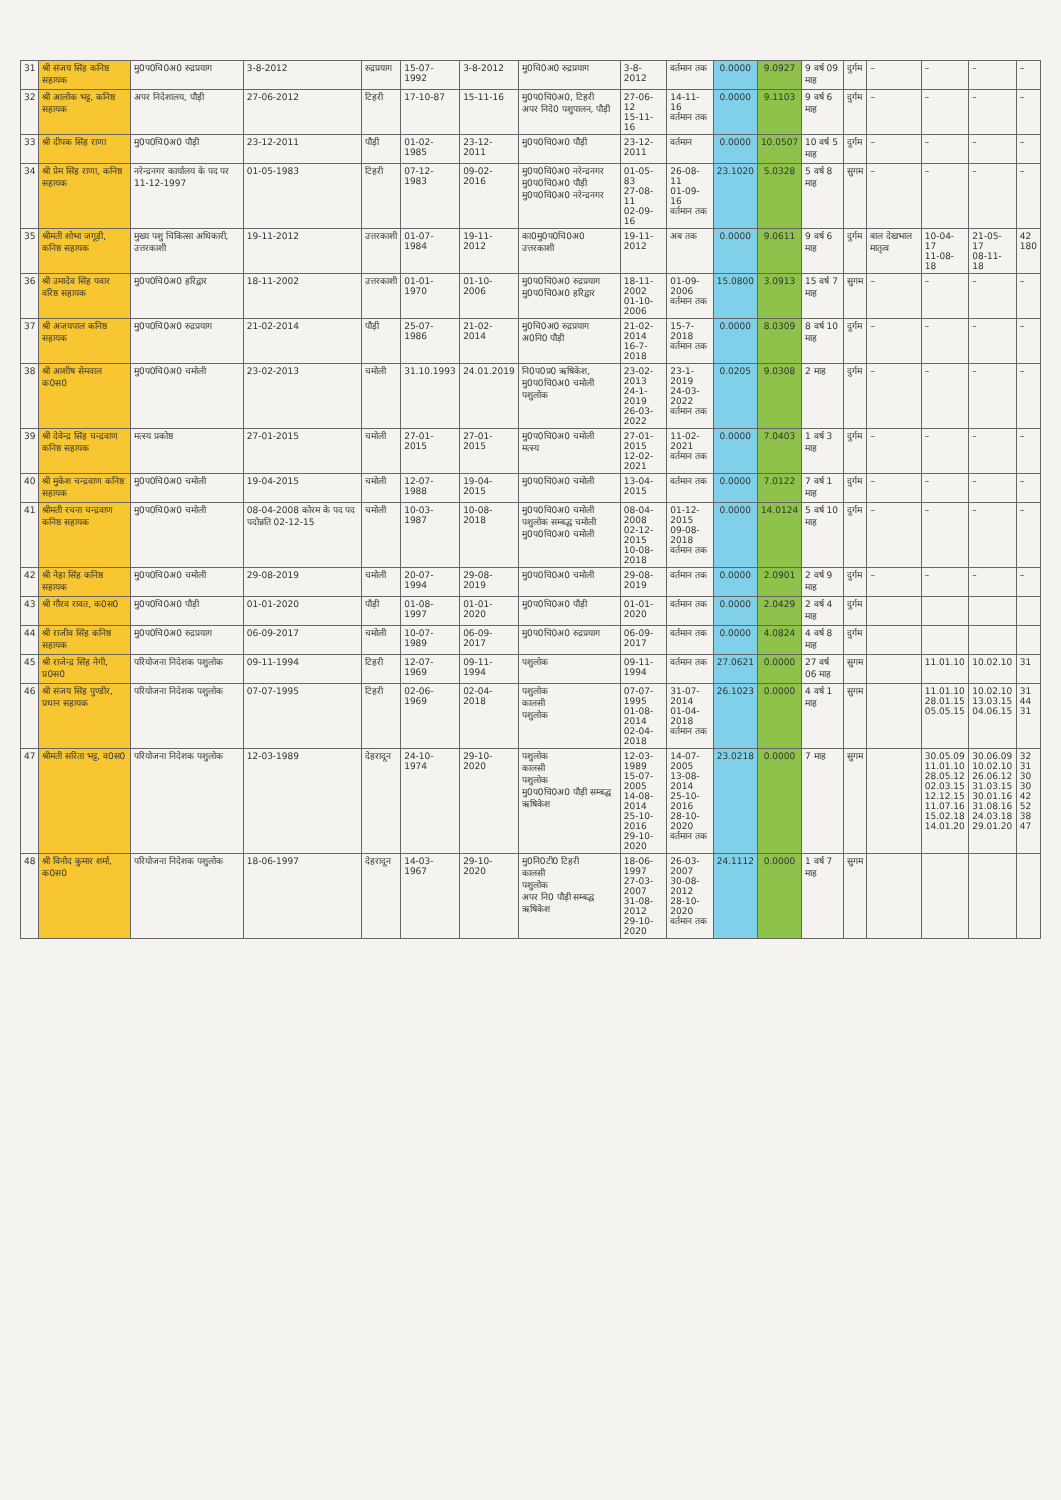| 31 | श्री संजय सिंह कनिष्ठ सहायक | मु0प0चि0अ0 रुद्रप्रयाग | 3-8-2012 | रुद्रप्रयाग | 15-07-1992 | 3-8-2012 | मु0चि0अ0 रुद्रप्रयाग | 3-8-2012 | वर्तमान तक | 0.0000 | 9.0927 | 9 वर्ष 09 माह | दुर्गम | – | – | – | – |
| 32 | श्री आलोक भट्ट, कनिष्ठ सहायक | अपर निदेशालय, पौड़ी | 27-06-2012 | टिहरी | 17-10-87 | 15-11-16 | मु0प0चि0अ0, टिहरी अपर निदे0 पशुपालन, पौड़ी | 27-06-12 15-11-16 | 14-11-16 वर्तमान तक | 0.0000 | 9.1103 | 9 वर्ष 6 माह | दुर्गम | – | – | – | – |
| 33 | श्री दीपक सिंह राणा | मु0प0चि0अ0 पौड़ी | 23-12-2011 | पौड़ी | 01-02-1985 | 23-12-2011 | मु0प0चि0अ0 पौड़ी | 23-12-2011 | वर्तमान | 0.0000 | 10.0507 | 10 वर्ष 5 माह | दुर्गम | – | – | – | – |
| 34 | श्री प्रेम सिंह राणा, कनिष्ठ सहायक | नरेन्द्रनगर कार्यालय के पद पर 11-12-1997 | 01-05-1983 | टिहरी | 07-12-1983 | 09-02-2016 | मु0प0चि0अ0 नरेन्द्रनगर मु0प0चि0अ0 पौड़ी मु0प0चि0अ0 नरेन्द्रनगर | 01-05-83 27-08-11 02-09-16 | 26-08-11 01-09-16 वर्तमान तक | 23.1020 | 5.0328 | 5 वर्ष 8 माह | सुगम | – | – | – | – |
| 35 | श्रीमती शोभा जगूड़ी, कनिष्ठ सहायक | मुख्य पशु चिकित्सा अधिकारी, उत्तरकाशी | 19-11-2012 | उत्तरकाशी | 01-07-1984 | 19-11-2012 | का0मु0प0चि0अ0 उत्तरकाशी | 19-11-2012 | अब तक | 0.0000 | 9.0611 | 9 वर्ष 6 माह | दुर्गम | बाल देखभाल मातृत्व | 10-04-17 11-08-18 | 21-05-17 08-11-18 | 42 180 |
| 36 | श्री उमादेव सिंह पवार वरिष्ठ सहायक | मु0प0चि0अ0 हरिद्वार | 18-11-2002 | उत्तरकाशी | 01-01-1970 | 01-10-2006 | मु0प0चि0अ0 रुद्रप्रयाग मु0प0चि0अ0 हरिद्वार | 18-11-2002 01-10-2006 | 01-09-2006 वर्तमान तक | 15.0800 | 3.0913 | 15 वर्ष 7 माह | सुगम | – | – | – | – |
| 37 | श्री अजयपाल कनिष्ठ सहायक | मु0प0चि0अ0 रुद्रप्रयाग | 21-02-2014 | पौड़ी | 25-07-1986 | 21-02-2014 | मु0चि0अ0 रुद्रप्रयाग अ0नि0 पौड़ी | 21-02-2014 16-7-2018 | 15-7-2018 वर्तमान तक | 0.0000 | 8.0309 | 8 वर्ष 10 माह | दुर्गम | – | – | – | – |
| 38 | श्री आशीष सेमवाल क0स0 | मु0प0चि0अ0 चमोली | 23-02-2013 | चमोली | 31.10.1993 | 24.01.2019 | नि0प0प्र0 ऋषिकेश, मु0प0चि0अ0 चमोली पशुलोक | 23-02-2013 24-1-2019 26-03-2022 | 23-1-2019 24-03-2022 वर्तमान तक | 0.0205 | 9.0308 | 2 माह | दुर्गम | – | – | – | – |
| 39 | श्री देवेन्द्र सिंह चन्द्रवाण कनिष्ठ सहायक | मत्स्य प्रकोष्ठ | 27-01-2015 | चमोली | 27-01-2015 | 27-01-2015 | मु0प0चि0अ0 चमोली मत्स्य | 27-01-2015 12-02-2021 | 11-02-2021 वर्तमान तक | 0.0000 | 7.0403 | 1 वर्ष 3 माह | दुर्गम | – | – | – | – |
| 40 | श्री मुकेश चन्द्रवाण कनिष्ठ सहायक | मु0प0चि0अ0 चमोली | 19-04-2015 | चमोली | 12-07-1988 | 19-04-2015 | मु0प0चि0अ0 चमोली | 13-04-2015 | वर्तमान तक | 0.0000 | 7.0122 | 7 वर्ष 1 माह | दुर्गम | – | – | – | – |
| 41 | श्रीमती रचना चन्द्रवाण कनिष्ठ सहायक | मु0प0चि0अ0 चमोली | 08-04-2008 कोरम के पद पद पदोन्नति 02-12-15 | चमोली | 10-03-1987 | 10-08-2018 | मु0प0चि0अ0 चमोली पशुलोक सम्बद्ध चमोली मु0प0चि0अ0 चमोली | 08-04-2008 02-12-2015 10-08-2018 | 01-12-2015 09-08-2018 वर्तमान तक | 0.0000 | 14.0124 | 5 वर्ष 10 माह | दुर्गम | – | – | – | – |
| 42 | श्री नेहा सिंह कनिष्ठ सहायक | मु0प0चि0अ0 चमोली | 29-08-2019 | चमोली | 20-07-1994 | 29-08-2019 | मु0प0चि0अ0 चमोली | 29-08-2019 | वर्तमान तक | 0.0000 | 2.0901 | 2 वर्ष 9 माह | दुर्गम | – | – | – | – |
| 43 | श्री गौरव रावत, क0स0 | मु0प0चि0अ0 पौड़ी | 01-01-2020 | पौड़ी | 01-08-1997 | 01-01-2020 | मु0प0चि0अ0 पौड़ी | 01-01-2020 | वर्तमान तक | 0.0000 | 2.0429 | 2 वर्ष 4 माह | दुर्गम | | | | |
| 44 | श्री राजीव सिंह कनिष्ठ सहायक | मु0प0चि0अ0 रुद्रप्रयाग | 06-09-2017 | चमोली | 10-07-1989 | 06-09-2017 | मु0प0चि0अ0 रुद्रप्रयाग | 06-09-2017 | वर्तमान तक | 0.0000 | 4.0824 | 4 वर्ष 8 माह | दुर्गम | | | | |
| 45 | श्री राजेन्द्र सिंह नेगी, प्र0स0 | परियोजना निदेशक पशुलोक | 09-11-1994 | टिहरी | 12-07-1969 | 09-11-1994 | पशुलोक | 09-11-1994 | वर्तमान तक | 27.0621 | 0.0000 | 27 वर्ष 06 माह | सुगम | | 11.01.10 | 10.02.10 | 31 |
| 46 | श्री संजय सिंह पुण्डीर, प्रधान सहायक | परियोजना निदेशक पशुलोक | 07-07-1995 | टिहरी | 02-06-1969 | 02-04-2018 | पशुलोक कालसी पशुलोक | 07-07-1995 01-08-2014 02-04-2018 | 31-07-2014 01-04-2018 वर्तमान तक | 26.1023 | 0.0000 | 4 वर्ष 1 माह | सुगम | | 11.01.10 28.01.15 05.05.15 | 10.02.10 13.03.15 04.06.15 | 31 44 31 |
| 47 | श्रीमती सरिता भट्ट, व0स0 | परियोजना निदेशक पशुलोक | 12-03-1989 | देहरादून | 24-10-1974 | 29-10-2020 | पशुलोक कालसी पशुलोक मु0प0चि0अ0 पौड़ी सम्बद्ध ऋषिकेश | 12-03-1989 15-07-2005 14-08-2014 25-10-2016 29-10-2020 | 14-07-2005 13-08-2014 25-10-2016 28-10-2020 वर्तमान तक | 23.0218 | 0.0000 | 7 माह | सुगम | | 30.05.09 11.01.10 28.05.12 02.03.15 12.12.15 11.07.16 15.02.18 14.01.20 | 30.06.09 10.02.10 26.06.12 31.03.15 30.01.16 31.08.16 24.03.18 29.01.20 | 32 31 30 30 42 52 38 47 |
| 48 | श्री विनोद कुमार शर्मा, क0स0 | परियोजना निदेशक पशुलोक | 18-06-1997 | देहरादून | 14-03-1967 | 29-10-2020 | मु0नि0टी0 टिहरी कालसी पशुलोक अपर नि0 पौड़ी सम्बद्ध ऋषिकेश | 18-06-1997 27-03-2007 31-08-2012 29-10-2020 | 26-03-2007 30-08-2012 28-10-2020 वर्तमान तक | 24.1112 | 0.0000 | 1 वर्ष 7 माह | सुगम | | | | |